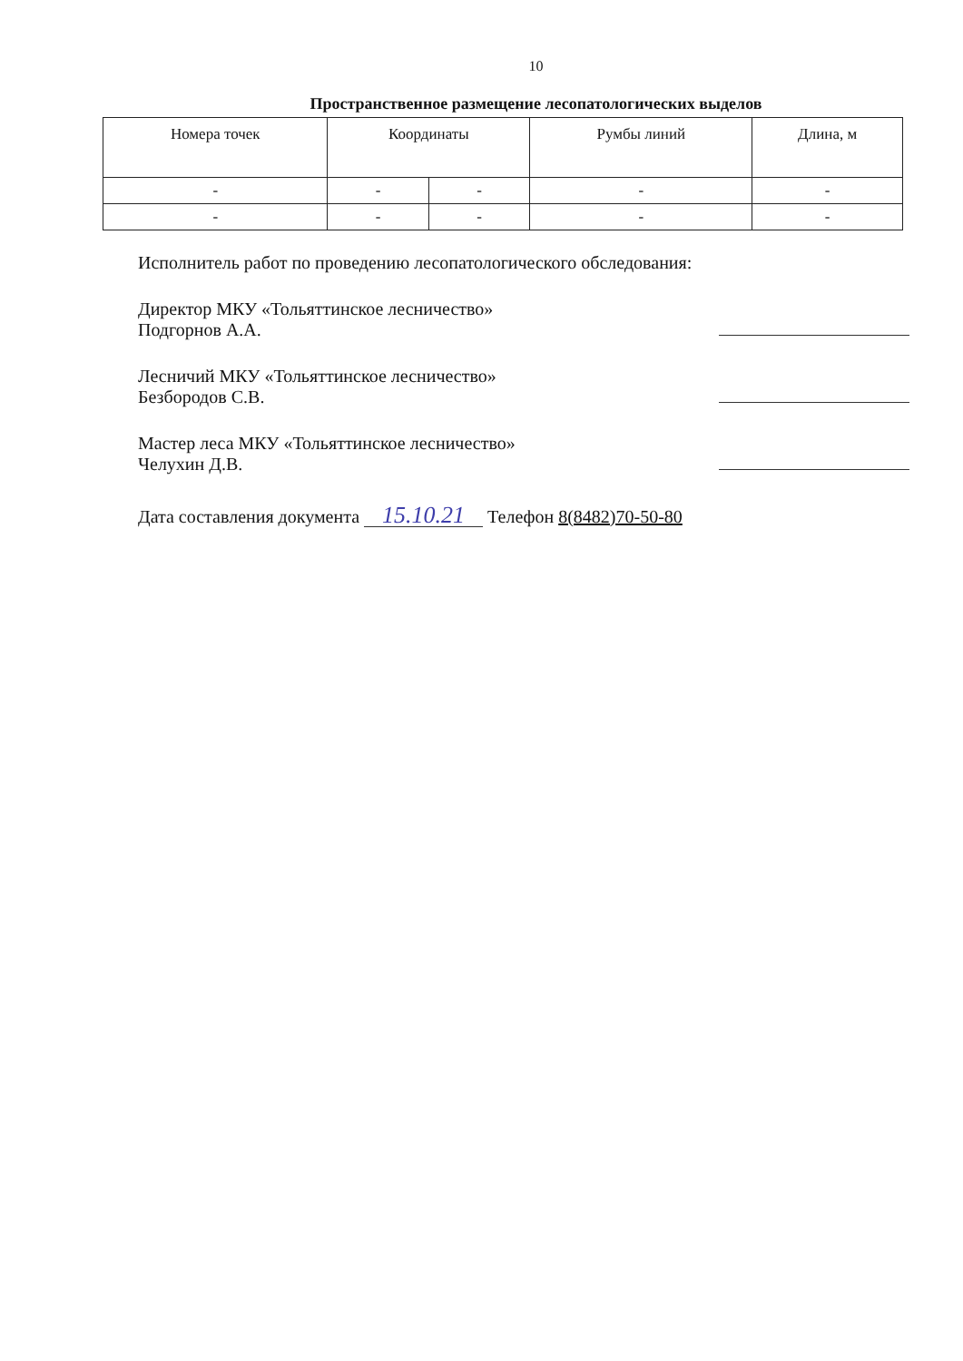10
Пространственное размещение лесопатологических выделов
| Номера точек | Координаты | | Румбы линий | Длина, м |
| --- | --- | --- | --- | --- |
| - | - | - | - | - |
| - | - | - | - | - |
Исполнитель работ по проведению лесопатологического обследования:
Директор МКУ «Тольяттинское лесничество»
Подгорнов А.А.
Лесничий МКУ «Тольяттинское лесничество»
Безбородов С.В.
Мастер леса МКУ «Тольяттинское лесничество»
Челухин Д.В.
Дата составления документа 15.10.21 Телефон 8(8482)70-50-80